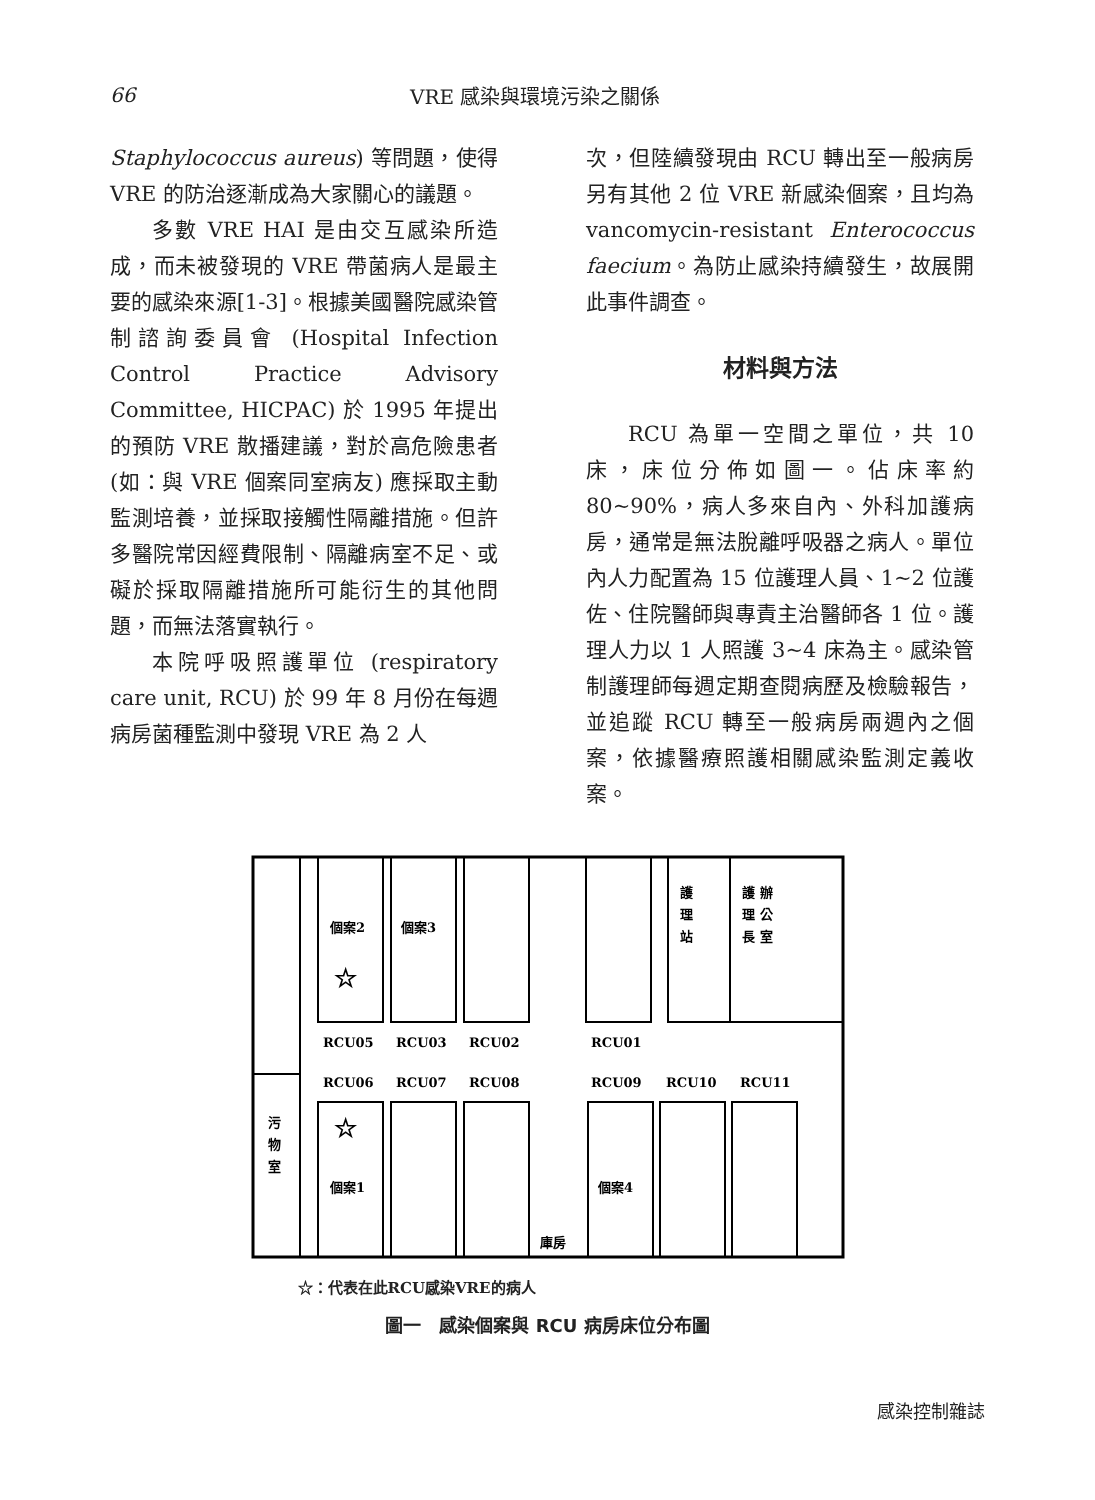66 VRE 感染與環境污染之關係
Staphylococcus aureus) 等問題，使得 VRE 的防治逐漸成為大家關心的議題。
多數 VRE HAI 是由交互感染所造成，而未被發現的 VRE 帶菌病人是最主要的感染來源[1-3]。根據美國醫院感染管制諮詢委員會 (Hospital Infection Control Practice Advisory Committee, HICPAC) 於 1995 年提出的預防 VRE 散播建議，對於高危險患者 (如：與 VRE 個案同室病友) 應採取主動監測培養，並採取接觸性隔離措施。但許多醫院常因經費限制、隔離病室不足、或礙於採取隔離措施所可能衍生的其他問題，而無法落實執行。
本院呼吸照護單位 (respiratory care unit, RCU) 於 99 年 8 月份在每週病房菌種監測中發現 VRE 為 2 人
次，但陸續發現由 RCU 轉出至一般病房另有其他 2 位 VRE 新感染個案，且均為 vancomycin-resistant Enterococcus faecium。為防止感染持續發生，故展開此事件調查。
材料與方法
RCU 為單一空間之單位，共 10 床，床位分佈如圖一。佔床率約 80~90%，病人多來自內、外科加護病房，通常是無法脫離呼吸器之病人。單位內人力配置為 15 位護理人員、1~2 位護佐、住院醫師與專責主治醫師各 1 位。護理人力以 1 人照護 3~4 床為主。感染管制護理師每週定期查閱病歷及檢驗報告，並追蹤 RCU 轉至一般病房兩週內之個案，依據醫療照護相關感染監測定義收案。
個案2
個案3
☆
☆
護
理
站
護 辦
理 公
長 室
RCU05
RCU03
RCU02
RCU01
RCU06
RCU07
RCU08
RCU09
RCU10
RCU11
污
物
室
個案1
個案4
庫房
☆：代表在此RCU感染VRE的病人
圖一　感染個案與 RCU 病房床位分布圖
感染控制雜誌